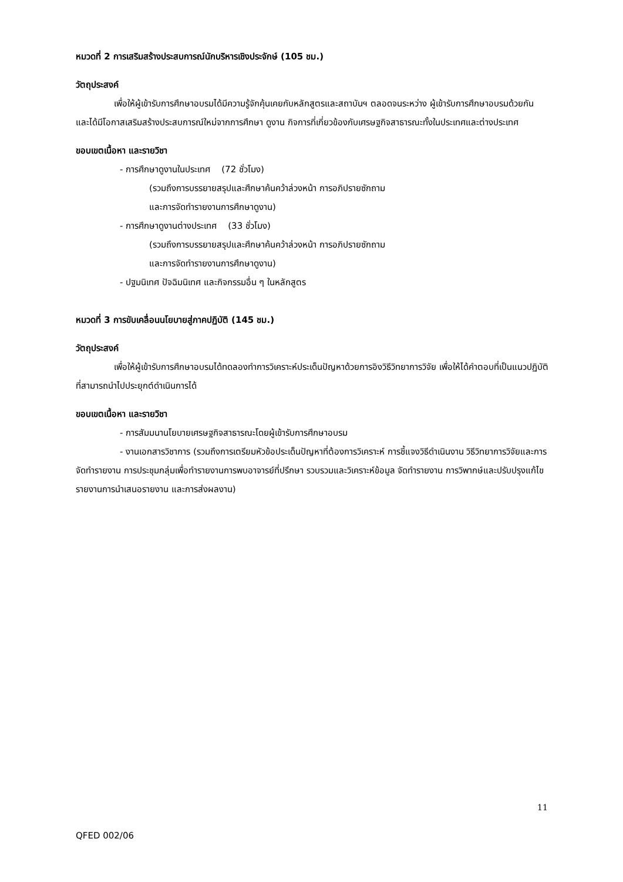หมวดที่ 2 การเสริมสร้างประสบการณ์นักบริหารเชิงประจักษ์ (105 ชม.)
วัตถุประสงค์
เพื่อให้ผู้เข้ารับการศึกษาอบรมได้มีความรู้จักคุ้นเคยกับหลักสูตรและสถาบันฯ ตลอดจนระหว่าง ผู้เข้ารับการศึกษาอบรมด้วยกัน และได้มีโอกาสเสริมสร้างประสบการณ์ใหม่จากการศึกษา ดูงาน กิจการที่เกี่ยวข้องกับเศรษฐกิจสาธารณะทั้งในประเทศและต่างประเทศ
ขอบเขตเนื้อหา และรายวิชา
- การศึกษาดูงานในประเทศ (72 ชั่วโมง)
(รวมถึงการบรรยายสรุปและศึกษาค้นคว้าล่วงหน้า การอภิปรายซักถาม
และการจัดทำรายงานการศึกษาดูงาน)
- การศึกษาดูงานต่างประเทศ (33 ชั่วโมง)
(รวมถึงการบรรยายสรุปและศึกษาค้นคว้าล่วงหน้า การอภิปรายซักถาม
และการจัดทำรายงานการศึกษาดูงาน)
- ปฐมนิเทศ ปัจฉิมนิเทศ และกิจกรรมอื่น ๆ ในหลักสูตร
หมวดที่ 3 การขับเคลื่อนนโยบายสู่ภาคปฏิบัติ (145 ชม.)
วัตถุประสงค์
เพื่อให้ผู้เข้ารับการศึกษาอบรมได้ทดลองทำการวิเคราะห์ประเด็นปัญหาด้วยการอิงวิธีวิทยาการวิจัย เพื่อให้ได้คำตอบที่เป็นแนวปฏิบัติที่สามารถนำไปประยุกต์ดำเนินการได้
ขอบเขตเนื้อหา และรายวิชา
- การสัมมนานโยบายเศรษฐกิจสาธารณะโดยผู้เข้ารับการศึกษาอบรม
- งานเอกสารวิชาการ (รวมถึงการเตรียมหัวข้อประเด็นปัญหาที่ต้องการวิเคราะห์ การชี้แจงวิธีดำเนินงาน วิธีวิทยาการวิจัยและการจัดทำรายงาน การประชุมกลุ่มเพื่อทำรายงานการพบอาจารย์ที่ปรึกษา รวบรวมและวิเคราะห์ข้อมูล จัดทำรายงาน การวิพากษ์และปรับปรุงแก้ไขรายงานการนำเสนอรายงาน และการส่งผลงาน)
11
QFED 002/06